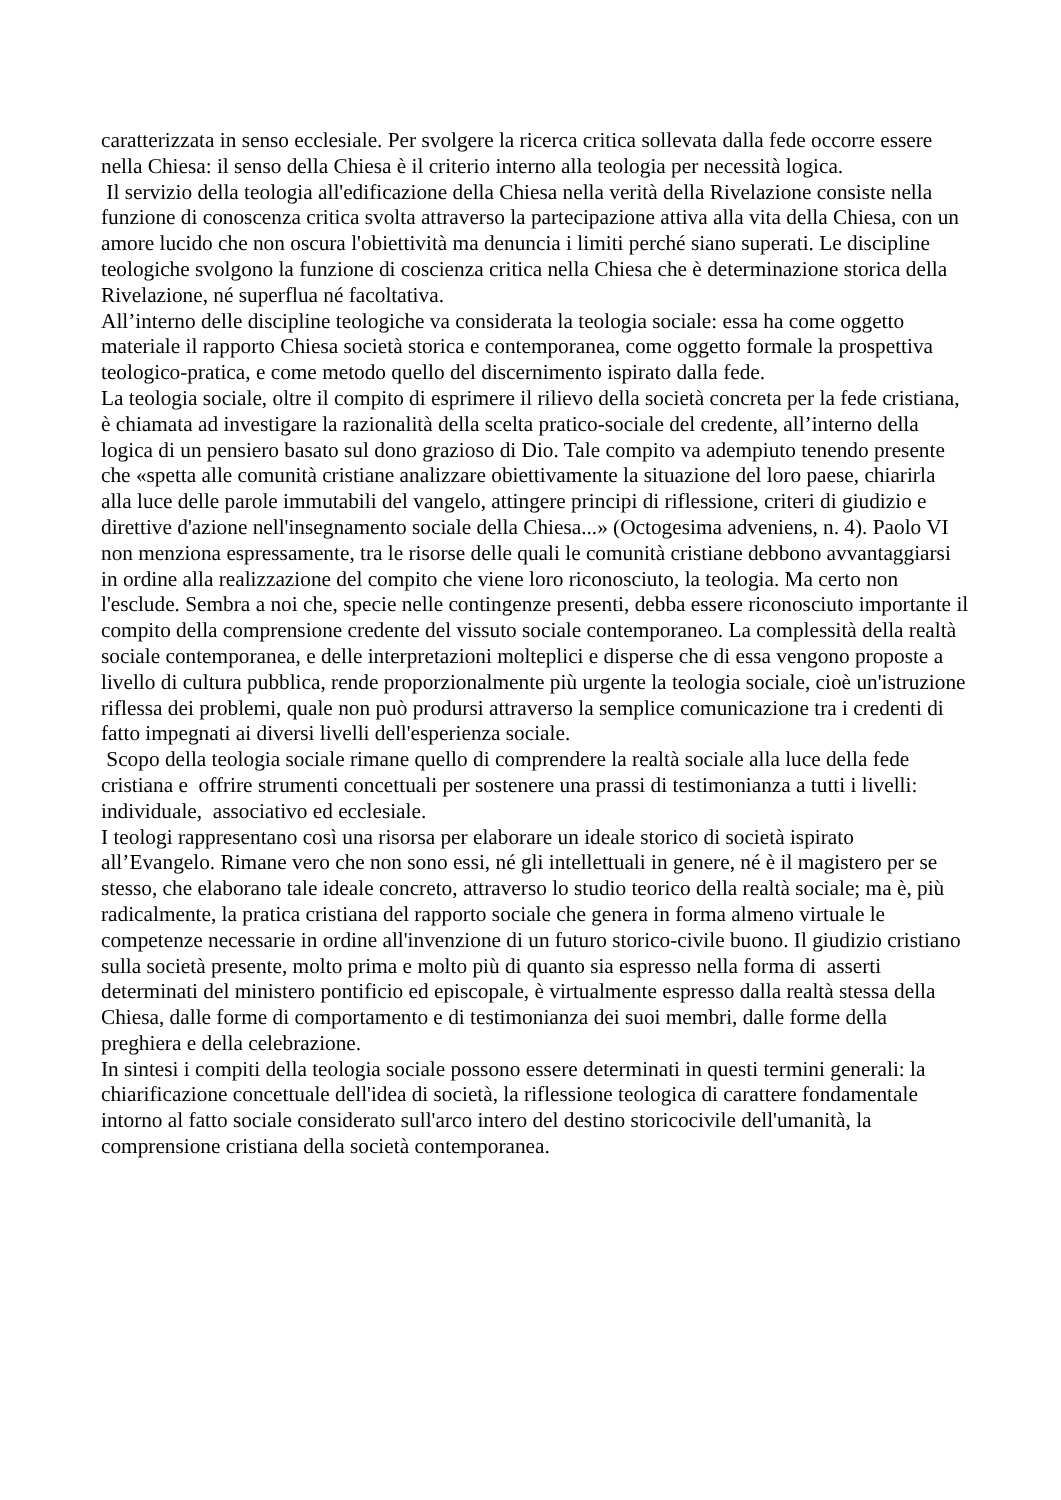caratterizzata in senso ecclesiale. Per svolgere la ricerca critica sollevata dalla fede occorre essere nella Chiesa: il senso della Chiesa è il criterio interno alla teologia per necessità logica.
Il servizio della teologia all'edificazione della Chiesa nella verità della Rivelazione consiste nella funzione di conoscenza critica svolta attraverso la partecipazione attiva alla vita della Chiesa, con un amore lucido che non oscura l'obiettività ma denuncia i limiti perché siano superati. Le discipline teologiche svolgono la funzione di coscienza critica nella Chiesa che è determinazione storica della Rivelazione, né superflua né facoltativa.
All’interno delle discipline teologiche va considerata la teologia sociale: essa ha come oggetto materiale il rapporto Chiesa società storica e contemporanea, come oggetto formale la prospettiva teologico-pratica, e come metodo quello del discernimento ispirato dalla fede.
La teologia sociale, oltre il compito di esprimere il rilievo della società concreta per la fede cristiana, è chiamata ad investigare la razionalità della scelta pratico-sociale del credente, all’interno della logica di un pensiero basato sul dono grazioso di Dio. Tale compito va adempiuto tenendo presente che «spetta alle comunità cristiane analizzare obiettivamente la situazione del loro paese, chiarirla alla luce delle parole immutabili del vangelo, attingere principi di riflessione, criteri di giudizio e direttive d'azione nell'insegnamento sociale della Chiesa...» (Octogesima adveniens, n. 4). Paolo VI non menziona espressamente, tra le risorse delle quali le comunità cristiane debbono avvantaggiarsi in ordine alla realizzazione del compito che viene loro riconosciuto, la teologia. Ma certo non l'esclude. Sembra a noi che, specie nelle contingenze presenti, debba essere riconosciuto importante il compito della comprensione credente del vissuto sociale contemporaneo. La complessità della realtà sociale contemporanea, e delle interpretazioni molteplici e disperse che di essa vengono proposte a livello di cultura pubblica, rende proporzionalmente più urgente la teologia sociale, cioè un'istruzione riflessa dei problemi, quale non può prodursi attraverso la semplice comunicazione tra i credenti di fatto impegnati ai diversi livelli dell'esperienza sociale.
Scopo della teologia sociale rimane quello di comprendere la realtà sociale alla luce della fede cristiana e offrire strumenti concettuali per sostenere una prassi di testimonianza a tutti i livelli: individuale, associativo ed ecclesiale.
I teologi rappresentano così una risorsa per elaborare un ideale storico di società ispirato all’Evangelo. Rimane vero che non sono essi, né gli intellettuali in genere, né è il magistero per se stesso, che elaborano tale ideale concreto, attraverso lo studio teorico della realtà sociale; ma è, più radicalmente, la pratica cristiana del rapporto sociale che genera in forma almeno virtuale le competenze necessarie in ordine all'invenzione di un futuro storico-civile buono. Il giudizio cristiano sulla società presente, molto prima e molto più di quanto sia espresso nella forma di asserti determinati del ministero pontificio ed episcopale, è virtualmente espresso dalla realtà stessa della Chiesa, dalle forme di comportamento e di testimonianza dei suoi membri, dalle forme della preghiera e della celebrazione.
In sintesi i compiti della teologia sociale possono essere determinati in questi termini generali: la chiarificazione concettuale dell'idea di società, la riflessione teologica di carattere fondamentale intorno al fatto sociale considerato sull'arco intero del destino storicocivile dell'umanità, la comprensione cristiana della società contemporanea.